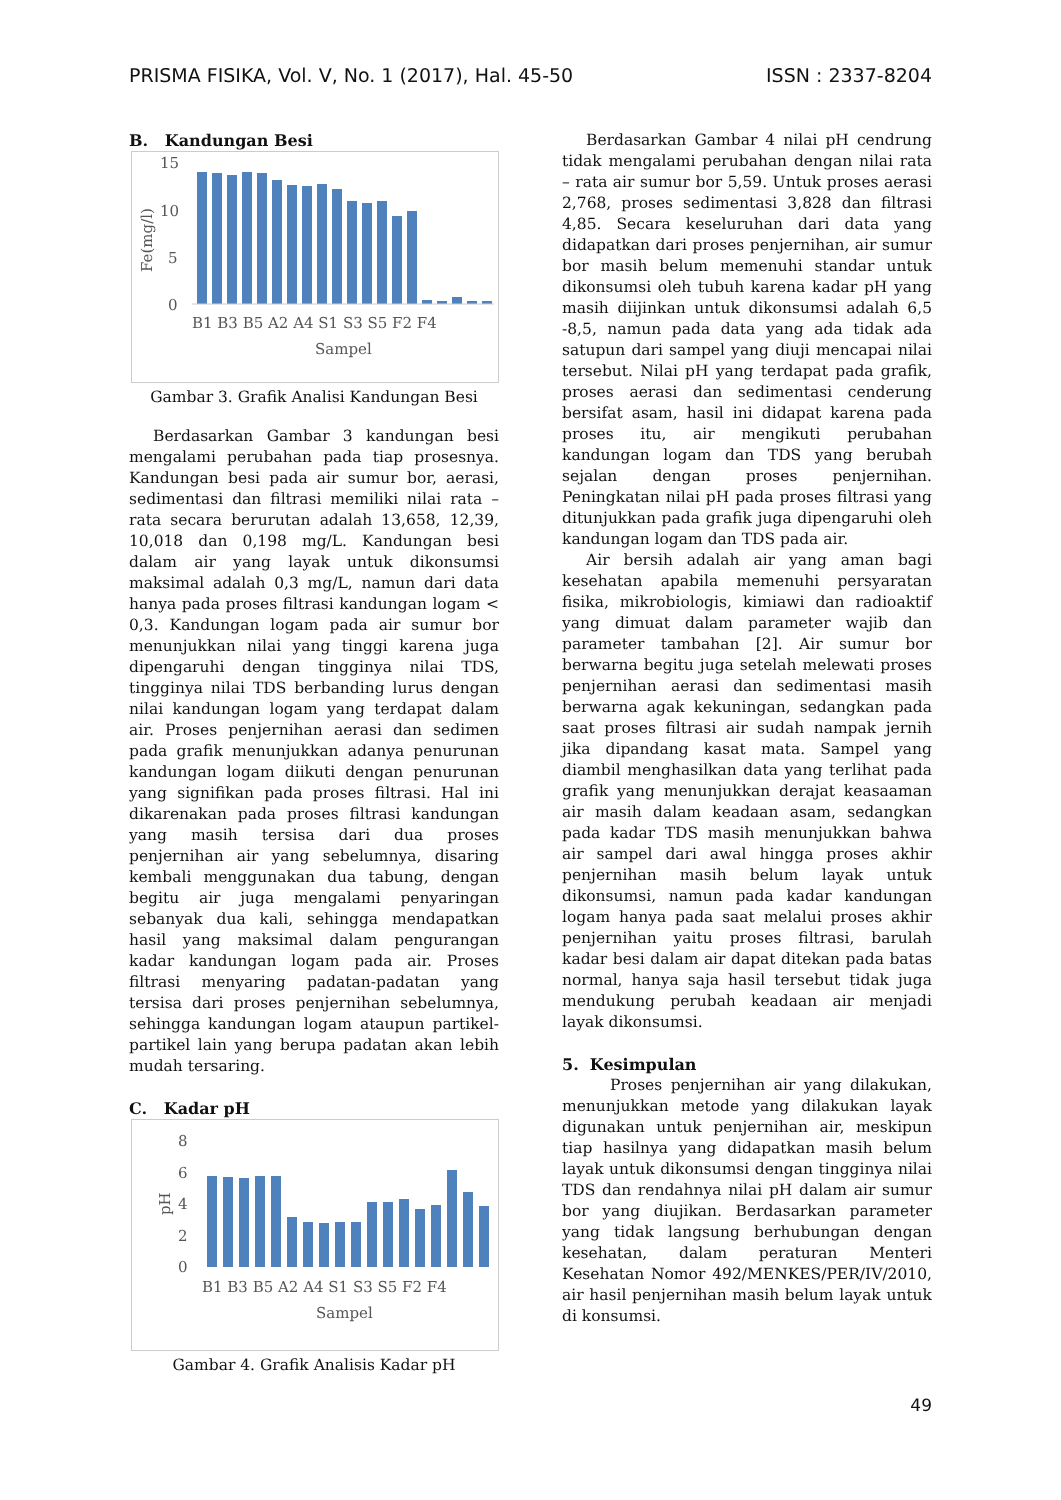PRISMA FISIKA, Vol. V, No. 1 (2017), Hal. 45-50 ISSN : 2337-8204
B. Kandungan Besi
15
10
5
0
Fe(mg/l)
B1 B3 B5 A2 A4 S1 S3 S5 F2 F4
Sampel
Gambar 3. Grafik Analisi Kandungan Besi
Berdasarkan Gambar 3 kandungan besi mengalami perubahan pada tiap prosesnya. Kandungan besi pada air sumur bor, aerasi, sedimentasi dan filtrasi memiliki nilai rata – rata secara berurutan adalah 13,658, 12,39, 10,018 dan 0,198 mg/L. Kandungan besi dalam air yang layak untuk dikonsumsi maksimal adalah 0,3 mg/L, namun dari data hanya pada proses filtrasi kandungan logam < 0,3. Kandungan logam pada air sumur bor menunjukkan nilai yang tinggi karena juga dipengaruhi dengan tingginya nilai TDS, tingginya nilai TDS berbanding lurus dengan nilai kandungan logam yang terdapat dalam air. Proses penjernihan aerasi dan sedimen pada grafik menunjukkan adanya penurunan kandungan logam diikuti dengan penurunan yang signifikan pada proses filtrasi. Hal ini dikarenakan pada proses filtrasi kandungan yang masih tersisa dari dua proses penjernihan air yang sebelumnya, disaring kembali menggunakan dua tabung, dengan begitu air juga mengalami penyaringan sebanyak dua kali, sehingga mendapatkan hasil yang maksimal dalam pengurangan kadar kandungan logam pada air. Proses filtrasi menyaring padatan-padatan yang tersisa dari proses penjernihan sebelumnya, sehingga kandungan logam ataupun partikel-partikel lain yang berupa padatan akan lebih mudah tersaring.
C. Kadar pH
8
6
4
2
0
pH
B1 B3 B5 A2 A4 S1 S3 S5 F2 F4
Sampel
Gambar 4. Grafik Analisis Kadar pH
Berdasarkan Gambar 4 nilai pH cendrung tidak mengalami perubahan dengan nilai rata – rata air sumur bor 5,59. Untuk proses aerasi 2,768, proses sedimentasi 3,828 dan filtrasi 4,85. Secara keseluruhan dari data yang didapatkan dari proses penjernihan, air sumur bor masih belum memenuhi standar untuk dikonsumsi oleh tubuh karena kadar pH yang masih diijinkan untuk dikonsumsi adalah 6,5 -8,5, namun pada data yang ada tidak ada satupun dari sampel yang diuji mencapai nilai tersebut. Nilai pH yang terdapat pada grafik, proses aerasi dan sedimentasi cenderung bersifat asam, hasil ini didapat karena pada proses itu, air mengikuti perubahan kandungan logam dan TDS yang berubah sejalan dengan proses penjernihan. Peningkatan nilai pH pada proses filtrasi yang ditunjukkan pada grafik juga dipengaruhi oleh kandungan logam dan TDS pada air.
Air bersih adalah air yang aman bagi kesehatan apabila memenuhi persyaratan fisika, mikrobiologis, kimiawi dan radioaktif yang dimuat dalam parameter wajib dan parameter tambahan [2]. Air sumur bor berwarna begitu juga setelah melewati proses penjernihan aerasi dan sedimentasi masih berwarna agak kekuningan, sedangkan pada saat proses filtrasi air sudah nampak jernih jika dipandang kasat mata. Sampel yang diambil menghasilkan data yang terlihat pada grafik yang menunjukkan derajat keasaaman air masih dalam keadaan asam, sedangkan pada kadar TDS masih menunjukkan bahwa air sampel dari awal hingga proses akhir penjernihan masih belum layak untuk dikonsumsi, namun pada kadar kandungan logam hanya pada saat melalui proses akhir penjernihan yaitu proses filtrasi, barulah kadar besi dalam air dapat ditekan pada batas normal, hanya saja hasil tersebut tidak juga mendukung perubah keadaan air menjadi layak dikonsumsi.
5. Kesimpulan
Proses penjernihan air yang dilakukan, menunjukkan metode yang dilakukan layak digunakan untuk penjernihan air, meskipun tiap hasilnya yang didapatkan masih belum layak untuk dikonsumsi dengan tingginya nilai TDS dan rendahnya nilai pH dalam air sumur bor yang diujikan. Berdasarkan parameter yang tidak langsung berhubungan dengan kesehatan, dalam peraturan Menteri Kesehatan Nomor 492/MENKES/PER/IV/2010, air hasil penjernihan masih belum layak untuk di konsumsi.
49